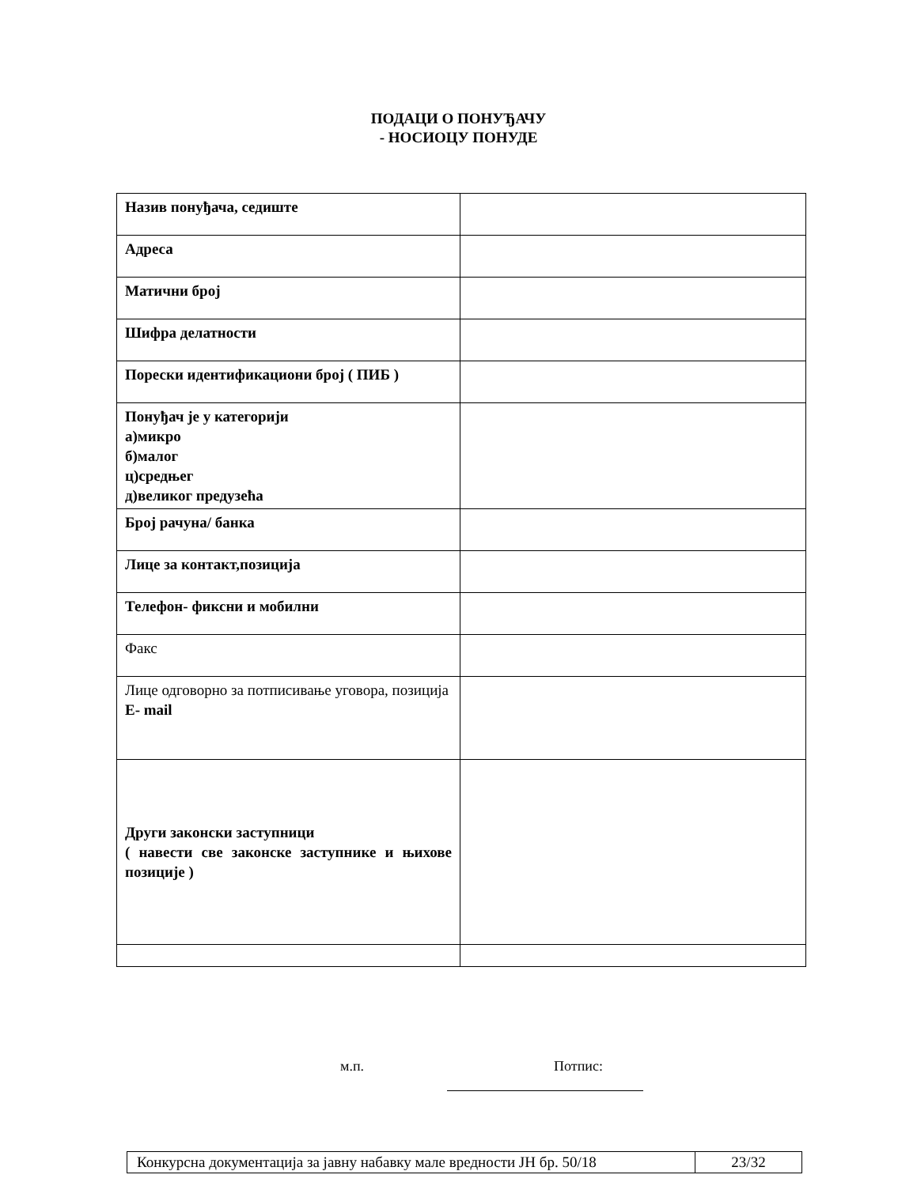ПОДАЦИ О ПОНУЂАЧУ
- НОСИОЦУ ПОНУДЕ
| Назив понуђача, седиште | |
| Адреса | |
| Матични број | |
| Шифра делатности | |
| Порески идентификациони број ( ПИБ ) | |
| Понуђач је у категорији а)микро б)малог ц)средњег д)великог предузећа | |
| Број рачуна/ банка | |
| Лице за контакт,позиција | |
| Телефон- фиксни и мобилни | |
| Факс | |
| Лице одговорно за потписивање уговора, позиција E- mail | |
| Други законски заступници ( навести све законске заступнике и њихове позиције ) | |
м.п. Потпис:
Конкурсна документација за јавну набавку мале вредности ЈН бр. 50/18
23/32